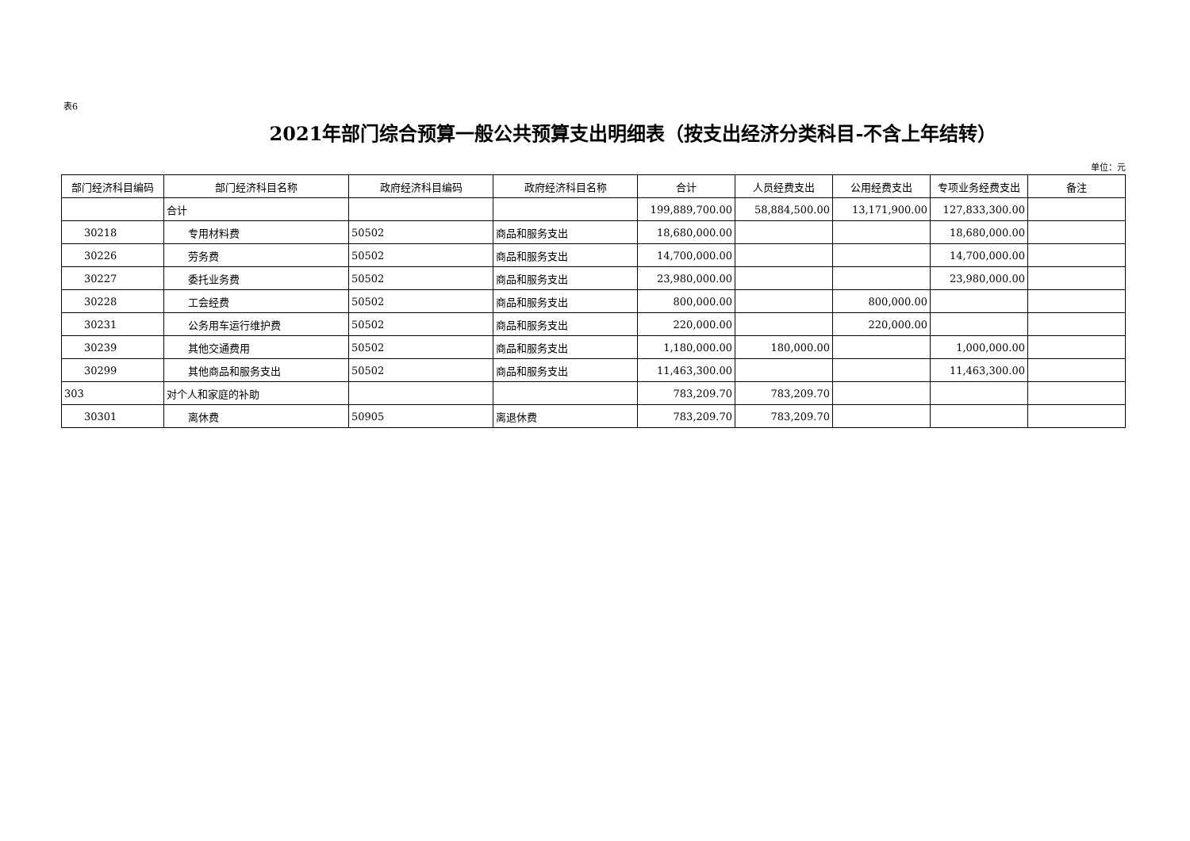表6
2021年部门综合预算一般公共预算支出明细表（按支出经济分类科目-不含上年结转）
单位：元
| 部门经济科目编码 | 部门经济科目名称 | 政府经济科目编码 | 政府经济科目名称 | 合计 | 人员经费支出 | 公用经费支出 | 专项业务经费支出 | 备注 |
| --- | --- | --- | --- | --- | --- | --- | --- | --- |
| | 合计 | | | 199,889,700.00 | 58,884,500.00 | 13,171,900.00 | 127,833,300.00 | |
| 30218 | 专用材料费 | 50502 | 商品和服务支出 | 18,680,000.00 | | | 18,680,000.00 | |
| 30226 | 劳务费 | 50502 | 商品和服务支出 | 14,700,000.00 | | | 14,700,000.00 | |
| 30227 | 委托业务费 | 50502 | 商品和服务支出 | 23,980,000.00 | | | 23,980,000.00 | |
| 30228 | 工会经费 | 50502 | 商品和服务支出 | 800,000.00 | | 800,000.00 | | |
| 30231 | 公务用车运行维护费 | 50502 | 商品和服务支出 | 220,000.00 | | 220,000.00 | | |
| 30239 | 其他交通费用 | 50502 | 商品和服务支出 | 1,180,000.00 | 180,000.00 | | 1,000,000.00 | |
| 30299 | 其他商品和服务支出 | 50502 | 商品和服务支出 | 11,463,300.00 | | | 11,463,300.00 | |
| 303 | 对个人和家庭的补助 | | | 783,209.70 | 783,209.70 | | | |
| 30301 | 离休费 | 50905 | 离退休费 | 783,209.70 | 783,209.70 | | | |